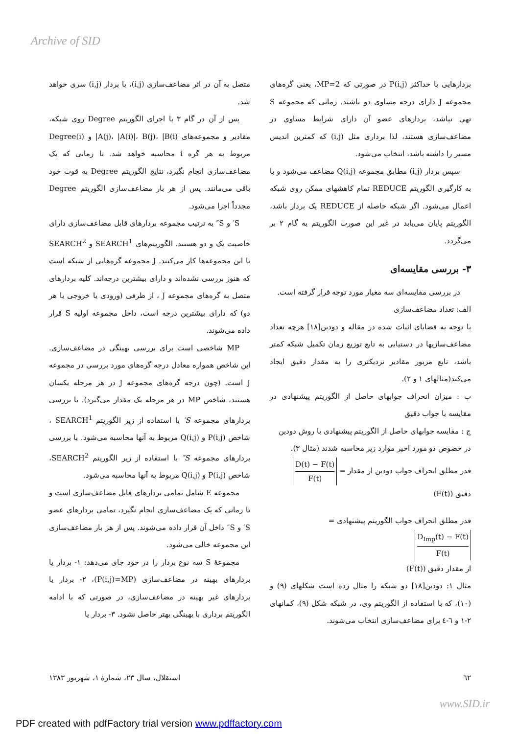Archive of SID
متصل به آن در اثر مضاعف‌سازی (i,j)، با بردار (i,j) سری خواهد شد.
پس از آن در گام ۳ با اجرای الگوریتم Degree روی شبکه، مقادیر و مجموعه‌های A(j)، |A(i)|، B(j)، |B(i)| و Degree(i) مربوط به هر گره i محاسبه خواهد شد. تا زمانی که یک مضاعف‌سازی انجام نگیرد، نتایج الگوریتم Degree به قوت خود باقی می‌مانند. پس از هر بار مضاعف‌سازی الگوریتم Degree مجدداً اجرا می‌شود.
S′ و S″ به ترتیب مجموعه بردارهای قابل مضاعف‌سازی دارای خاصیت یک و دو هستند. الگوریتم‌های SEARCH<sup>1</sup> و SEARCH<sup>2</sup> با این مجموعه‌ها کار می‌کنند. J مجموعه گره‌هایی از شبکه است که هنوز بررسی نشده‌اند و دارای بیشترین درجه‌اند. کلیه بردارهای متصل به گره‌های مجموعه J ، از طرفی (ورودی یا خروجی یا هر دو) که دارای بیشترین درجه است، داخل مجموعه اولیه S قرار داده می‌شوند.
MP شاخصی است برای بررسی بهینگی در مضاعف‌سازی. این شاخص همواره معادل درجه گره‌های مورد بررسی در مجموعه J است. (چون درجه گره‌های مجموعه J در هر مرحله یکسان هستند، شاخص MP در هر مرحله یک مقدار می‌گیرد). با بررسی بردارهای مجموعه S′ با استفاده از زیر الگوریتم SEARCH<sup>1</sup> ، شاخص P(i,j) و Q(i,j) مربوط به آنها محاسبه می‌شود. با بررسی بردارهای مجموعه S″ با استفاده از زیر الگوریتم SEARCH<sup>2</sup>، شاخص P(i,j) و Q(i,j) مربوط به آنها محاسبه می‌شود.
مجموعه E شامل تمامی بردارهای قابل مضاعف‌سازی است و تا زمانی که یک مضاعف‌سازی انجام نگیرد، تمامی بردارهای عضو S′ و S″ داخل آن قرار داده می‌شوند. پس از هر بار مضاعف‌سازی این مجموعه خالی می‌شود.
مجموعهٔ S سه نوع بردار را در خود جای می‌دهد: ۱- بردار یا بردارهای بهینه در مضاعف‌سازی (P(i,j)=MP)، ۲- بردار یا بردارهای غیر بهینه در مضاعف‌سازی، در صورتی که با ادامه الگوریتم برداری با بهینگی بهتر حاصل نشود. ۳- بردار یا
بردارهایی با حداکثر P(i,j) در صورتی که MP=2، یعنی گره‌های مجموعه J دارای درجه مساوی دو باشند. زمانی که مجموعه S تهی نباشد، بردارهای عضو آن دارای شرایط مساوی در مضاعف‌سازی هستند، لذا برداری مثل (i,j) که کمترین اندیس مسیر را داشته باشد، انتخاب می‌شود.
سپس بردار (i,j) مطابق مجموعه Q(i,j) مضاعف می‌شود و با به کارگیری الگوریتم REDUCE تمام کاهشهای ممکن روی شبکه اعمال می‌شود. اگر شبکه حاصله از REDUCE یک بردار باشد، الگوریتم پایان می‌یابد در غیر این صورت الگوریتم به گام ۲ بر می‌گردد.
۳- بررسی مقایسه‌ای
در بررسی مقایسه‌ای سه معیار مورد توجه قرار گرفته است.
الف: تعداد مضاعف‌سازی
با توجه به قضایای اثبات شده در مقاله و دودین[۱۸] هرچه تعداد مضاعف‌سازیها در دستیابی به تابع توزیع زمان تکمیل شبکه کمتر باشد، تابع مزبور مقادیر نزدیکتری را به مقدار دقیق ایجاد می‌کند(مثالهای ۱ و ۲).
ب : میزان انحراف جوابهای حاصل از الگوریتم پیشنهادی در مقایسه با جواب دقیق
ج : مقایسه جوابهای حاصل از الگوریتم پیشنهادی با روش دودین
در خصوص دو مورد اخیر موارد زیر محاسبه شدند (مثال ۳).
قدر مطلق انحراف جواب دودین از مقدار = D(t) − F(t) F(t)
دقیق (F(t))
قدر مطلق انحراف جواب الگوریتم پیشنهادی =
D<sub>Imp</sub>(t) − F(t) F(t)
از مقدار دقیق (F(t))
مثال ۱: دودین[۱۸] دو شبکه را مثال زده است شکلهای (۹) و (۱۰)، که با استفاده از الگوریتم وی، در شبکه شکل (۹)، کمانهای ۲-۱ و ٦-٤ برای مضاعف‌سازی انتخاب می‌شوند.
٦٢ استقلال، سال ۲۳، شمارهٔ ۱، شهریور ۱۳۸۳
www.SID.ir
PDF created with pdfFactory trial version www.pdffactory.com